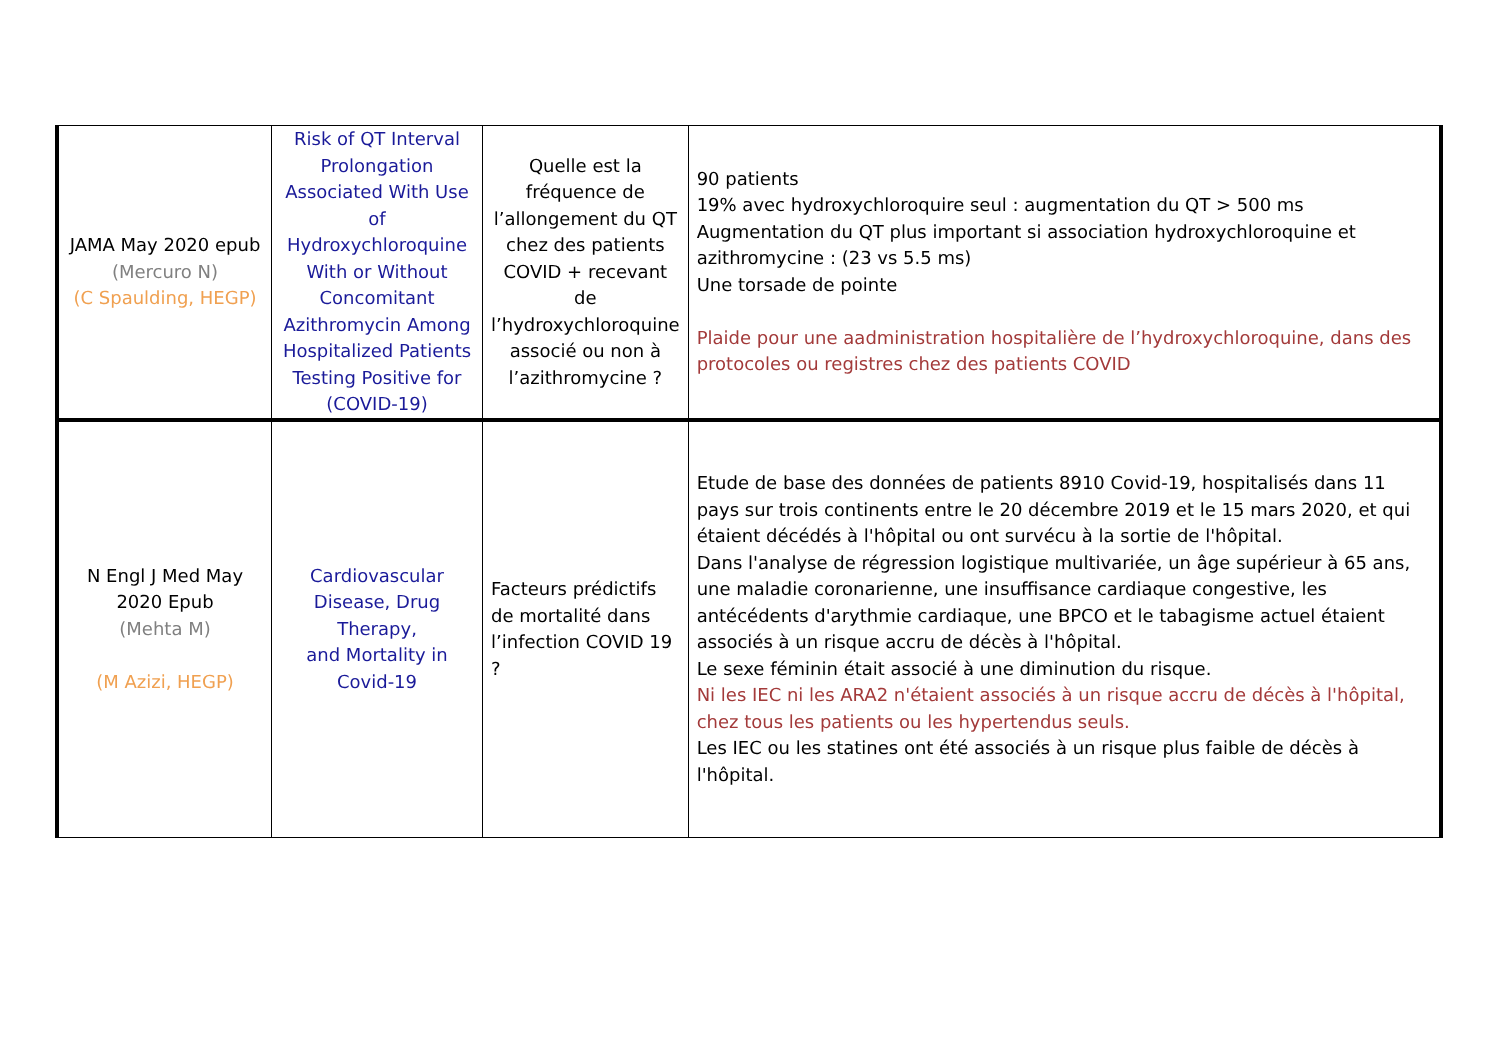| JAMA May 2020 epub (Mercuro N) (C Spaulding, HEGP) | Risk of QT Interval Prolongation Associated With Use of Hydroxychloroquine With or Without Concomitant Azithromycin Among Hospitalized Patients Testing Positive for (COVID-19) | Quelle est la fréquence de l’allongement du QT chez des patients COVID + recevant de l’hydroxychloroquine associé ou non à l’azithromycine ? | 90 patients 19% avec hydroxychloroquire seul : augmentation du QT > 500 ms Augmentation du QT plus important si association hydroxychloroquine et azithromycine : (23 vs 5.5 ms) Une torsade de pointe Plaide pour une aadministration hospitalière de l’hydroxychloroquine, dans des protocoles ou registres chez des patients COVID |
| N Engl J Med May 2020 Epub (Mehta M) (M Azizi, HEGP) | Cardiovascular Disease, Drug Therapy, and Mortality in Covid-19 | Facteurs prédictifs de mortalité dans l’infection COVID 19 ? | Etude de base des données de patients 8910 Covid-19, hospitalisés dans 11 pays sur trois continents entre le 20 décembre 2019 et le 15 mars 2020, et qui étaient décédés à l'hôpital ou ont survécu à la sortie de l'hôpital. Dans l'analyse de régression logistique multivariée, un âge supérieur à 65 ans, une maladie coronarienne, une insuffisance cardiaque congestive, les antécédents d'arythmie cardiaque, une BPCO et le tabagisme actuel étaient associés à un risque accru de décès à l'hôpital. Le sexe féminin était associé à une diminution du risque. Ni les IEC ni les ARA2 n'étaient associés à un risque accru de décès à l'hôpital, chez tous les patients ou les hypertendus seuls. Les IEC ou les statines ont été associés à un risque plus faible de décès à l'hôpital. |